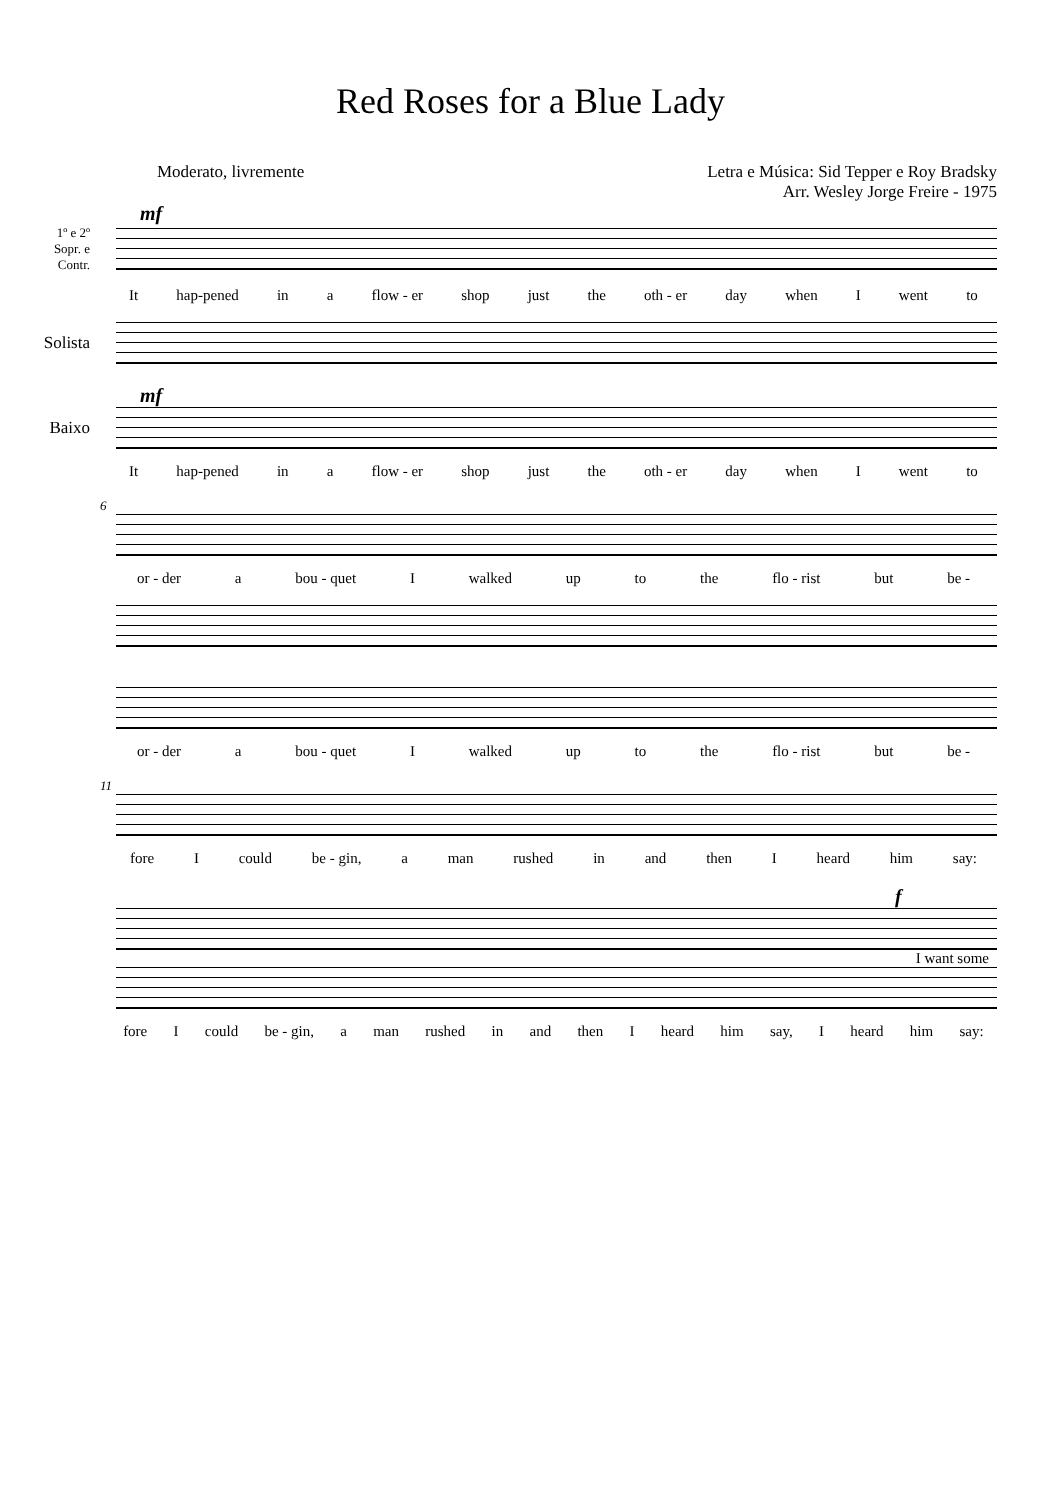Red Roses for a Blue Lady
Moderato, livremente Letra e Música: Sid Tepper e Roy Bradsky
Arr. Wesley Jorge Freire - 1975
mf
1º e 2º
Sopr. e
Contr.
It hap-pened in a flow - er shop just the oth - er day when I went to
Solista
mf
Baixo
It hap-pened in a flow - er shop just the oth - er day when I went to
6
or - der a bou - quet I walked up to the flo - rist but be -
or - der a bou - quet I walked up to the flo - rist but be -
11
fore I could be - gin, a man rushed in and then I heard him say:
f
I want some
fore I could be - gin, a man rushed in and then I heard him say, I heard him say: